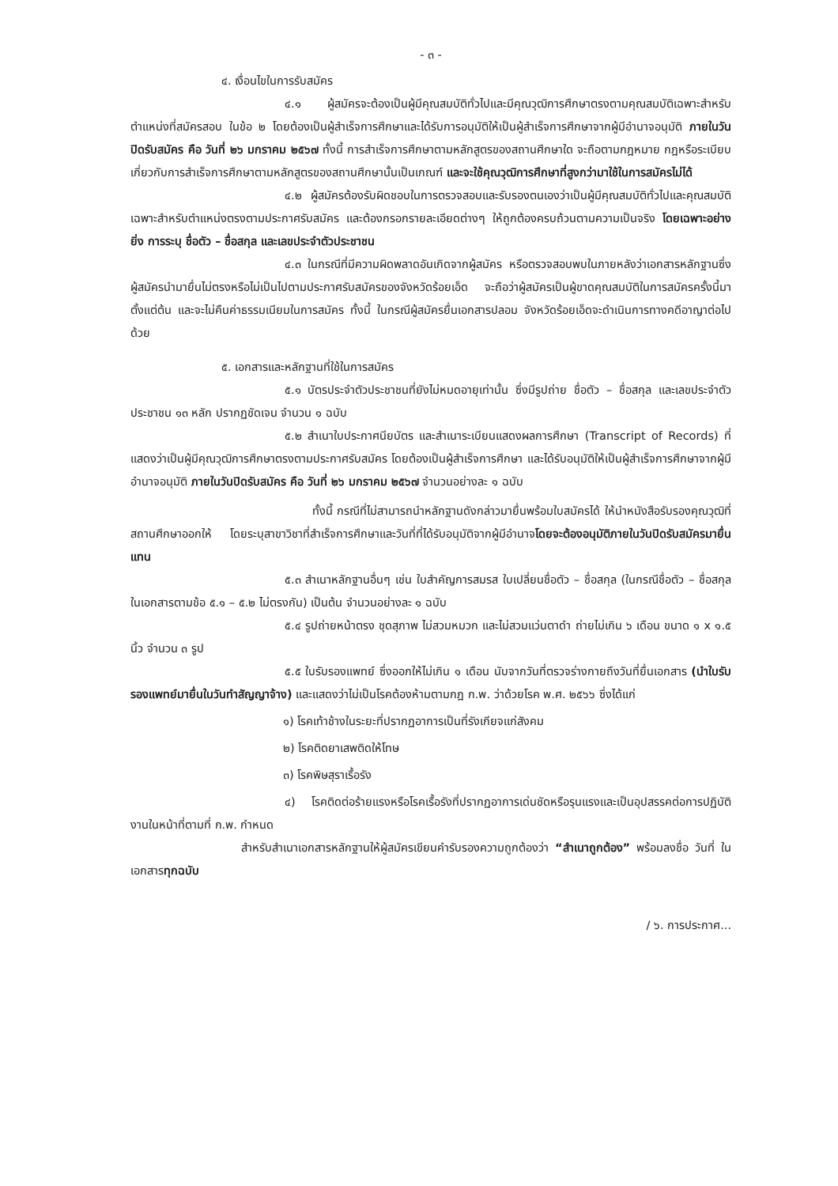- ๓ -
๔. เงื่อนไขในการรับสมัคร
๔.๑ ผู้สมัครจะต้องเป็นผู้มีคุณสมบัติทั่วไปและมีคุณวุฒิการศึกษาตรงตามคุณสมบัติเฉพาะสำหรับตำแหน่งที่สมัครสอบ ในข้อ ๒ โดยต้องเป็นผู้สำเร็จการศึกษาและได้รับการอนุมัติให้เป็นผู้สำเร็จการศึกษาจากผู้มีอำนาจอนุมัติ ภายในวันปิดรับสมัคร คือ วันที่ ๒๖ มกราคม ๒๕๖๗ ทั้งนี้ การสำเร็จการศึกษาตามหลักสูตรของสถานศึกษาใด จะถือตามกฎหมาย กฎหรือระเบียบเกี่ยวกับการสำเร็จการศึกษาตามหลักสูตรของสถานศึกษานั้นเป็นเกณฑ์ และจะใช้คุณวุฒิการศึกษาที่สูงกว่ามาใช้ในการสมัครไม่ได้
๔.๒ ผู้สมัครต้องรับผิดชอบในการตรวจสอบและรับรองตนเองว่าเป็นผู้มีคุณสมบัติทั่วไปและคุณสมบัติเฉพาะสำหรับตำแหน่งตรงตามประกาศรับสมัคร และต้องกรอกรายละเอียดต่างๆ ให้ถูกต้องครบถ้วนตามความเป็นจริง โดยเฉพาะอย่างยิ่ง การระบุ ชื่อตัว – ชื่อสกุล และเลขประจำตัวประชาชน
๔.๓ ในกรณีที่มีความผิดพลาดอันเกิดจากผู้สมัคร หรือตรวจสอบพบในภายหลังว่าเอกสารหลักฐานซึ่งผู้สมัครนำมายื่นไม่ตรงหรือไม่เป็นไปตามประกาศรับสมัครของจังหวัดร้อยเอ็ด จะถือว่าผู้สมัครเป็นผู้ขาดคุณสมบัติในการสมัครครั้งนี้มาตั้งแต่ต้น และจะไม่คืนค่าธรรมเนียมในการสมัคร ทั้งนี้ ในกรณีผู้สมัครยื่นเอกสารปลอม จังหวัดร้อยเอ็ดจะดำเนินการทางคดีอาญาต่อไปด้วย
๕. เอกสารและหลักฐานที่ใช้ในการสมัคร
๕.๑ บัตรประจำตัวประชาชนที่ยังไม่หมดอายุเท่านั้น ซึ่งมีรูปถ่าย ชื่อตัว – ชื่อสกุล และเลขประจำตัวประชาชน ๑๓ หลัก ปรากฏชัดเจน จำนวน ๑ ฉบับ
๕.๒ สำเนาใบประกาศนียบัตร และสำเนาระเบียนแสดงผลการศึกษา (Transcript of Records) ที่แสดงว่าเป็นผู้มีคุณวุฒิการศึกษาตรงตามประกาศรับสมัคร โดยต้องเป็นผู้สำเร็จการศึกษา และได้รับอนุมัติให้เป็นผู้สำเร็จการศึกษาจากผู้มีอำนาจอนุมัติ ภายในวันปิดรับสมัคร คือ วันที่ ๒๖ มกราคม ๒๕๖๗ จำนวนอย่างละ ๑ ฉบับ
ทั้งนี้ กรณีที่ไม่สามารถนำหลักฐานดังกล่าวมายื่นพร้อมใบสมัครได้ ให้นำหนังสือรับรองคุณวุฒิที่สถานศึกษาออกให้ โดยระบุสาขาวิชาที่สำเร็จการศึกษาและวันที่ที่ได้รับอนุมัติจากผู้มีอำนาจโดยจะต้องอนุมัติภายในวันปิดรับสมัครมายื่นแทน
๕.๓ สำเนาหลักฐานอื่นๆ เช่น ใบสำคัญการสมรส ใบเปลี่ยนชื่อตัว – ชื่อสกุล (ในกรณีชื่อตัว – ชื่อสกุล ในเอกสารตามข้อ ๕.๑ – ๕.๒ ไม่ตรงกัน) เป็นต้น จำนวนอย่างละ ๑ ฉบับ
๕.๔ รูปถ่ายหน้าตรง ชุดสุภาพ ไม่สวมหมวก และไม่สวมแว่นตาดำ ถ่ายไม่เกิน ๖ เดือน ขนาด ๑ x ๑.๕ นิ้ว จำนวน ๓ รูป
๕.๕ ใบรับรองแพทย์ ซึ่งออกให้ไม่เกิน ๑ เดือน นับจากวันที่ตรวจร่างกายถึงวันที่ยื่นเอกสาร (นำใบรับรองแพทย์มายื่นในวันทำสัญญาจ้าง) และแสดงว่าไม่เป็นโรคต้องห้ามตามกฎ ก.พ. ว่าด้วยโรค พ.ศ. ๒๕๖๖ ซึ่งได้แก่
๑) โรคเท้าช้างในระยะที่ปรากฏอาการเป็นที่รังเกียจแก่สังคม
๒) โรคติดยาเสพติดให้โทษ
๓) โรคพิษสุราเรื้อรัง
๔) โรคติดต่อร้ายแรงหรือโรคเรื้อรังที่ปรากฏอาการเด่นชัดหรือรุนแรงและเป็นอุปสรรคต่อการปฏิบัติงานในหน้าที่ตามที่ ก.พ. กำหนด
สำหรับสำเนาเอกสารหลักฐานให้ผู้สมัครเขียนคำรับรองความถูกต้องว่า “สำเนาถูกต้อง” พร้อมลงชื่อ วันที่ ในเอกสารทุกฉบับ
/ ๖. การประกาศ...